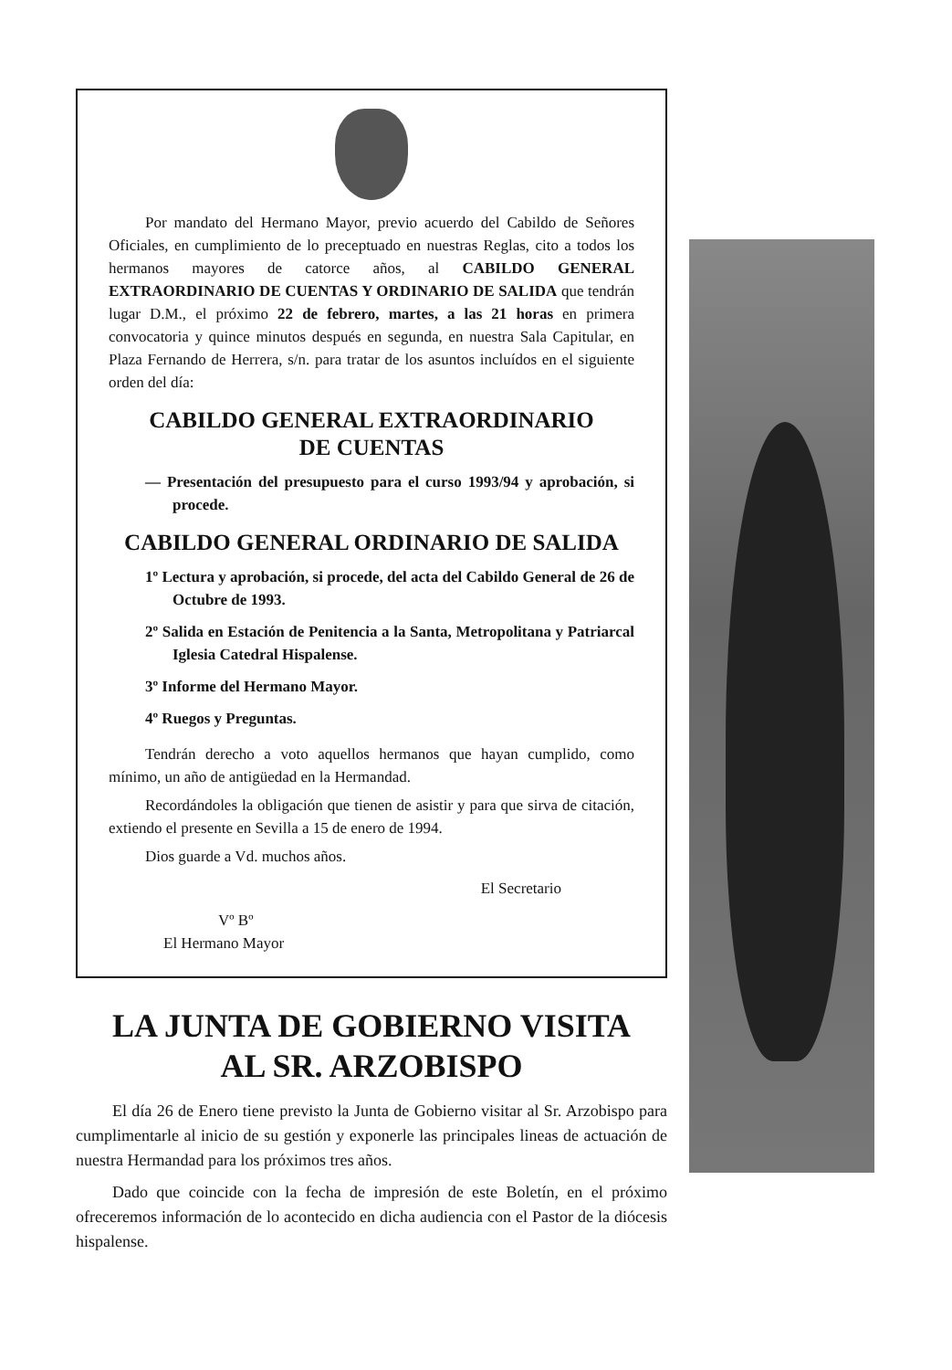Por mandato del Hermano Mayor, previo acuerdo del Cabildo de Señores Oficiales, en cumplimiento de lo preceptuado en nuestras Reglas, cito a todos los hermanos mayores de catorce años, al CABILDO GENERAL EXTRAORDINARIO DE CUENTAS Y ORDINARIO DE SALIDA que tendrán lugar D.M., el próximo 22 de febrero, martes, a las 21 horas en primera convocatoria y quince minutos después en segunda, en nuestra Sala Capitular, en Plaza Fernando de Herrera, s/n. para tratar de los asuntos incluídos en el siguiente orden del día:
CABILDO GENERAL EXTRAORDINARIO
DE CUENTAS
— Presentación del presupuesto para el curso 1993/94 y aprobación, si procede.
CABILDO GENERAL ORDINARIO DE SALIDA
1º Lectura y aprobación, si procede, del acta del Cabildo General de 26 de Octubre de 1993.
2º Salida en Estación de Penitencia a la Santa, Metropolitana y Patriarcal Iglesia Catedral Hispalense.
3º Informe del Hermano Mayor.
4º Ruegos y Preguntas.
Tendrán derecho a voto aquellos hermanos que hayan cumplido, como mínimo, un año de antigüedad en la Hermandad.
Recordándoles la obligación que tienen de asistir y para que sirva de citación, extiendo el presente en Sevilla a 15 de enero de 1994.
Dios guarde a Vd. muchos años.
El Secretario
Vº Bº
El Hermano Mayor
LA JUNTA DE GOBIERNO VISITA
AL SR. ARZOBISPO
El día 26 de Enero tiene previsto la Junta de Gobierno visitar al Sr. Arzobispo para cumplimentarle al inicio de su gestión y exponerle las principales lineas de actuación de nuestra Hermandad para los próximos tres años.
Dado que coincide con la fecha de impresión de este Boletín, en el próximo ofreceremos información de lo acontecido en dicha audiencia con el Pastor de la diócesis hispalense.